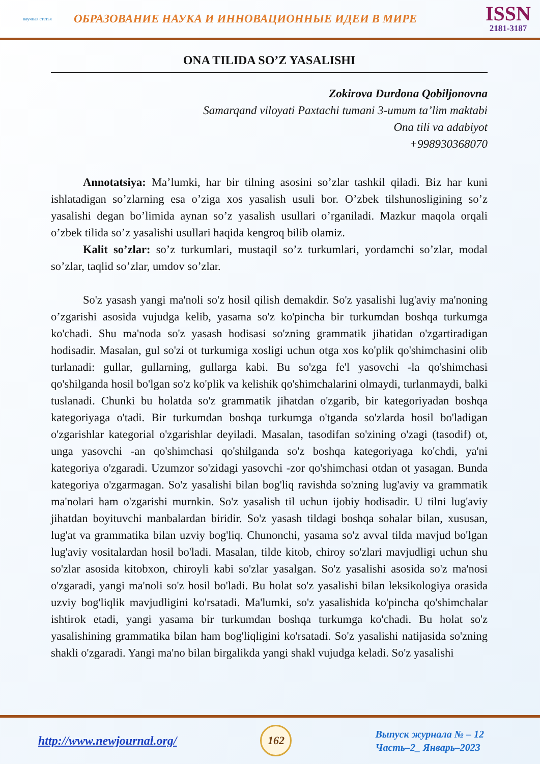научная статья
ОБРАЗОВАНИЕ НАУКА И ИННОВАЦИОННЫЕ ИДЕИ В МИРЕ
ISSN
2181-3187
ONA TILIDA SO’Z YASALISHI
Zokirova Durdona Qobiljonovna
Samarqand viloyati Paxtachi tumani 3-umum ta’lim maktabi
Ona tili va adabiyot
+998930368070
Annotatsiya: Ma’lumki, har bir tilning asosini so’zlar tashkil qiladi. Biz har kuni ishlatadigan so’zlarning esa o’ziga xos yasalish usuli bor. O’zbek tilshunosligining so’z yasalishi degan bo’limida aynan so’z yasalish usullari o’rganiladi. Mazkur maqola orqali o’zbek tilida so’z yasalishi usullari haqida kengroq bilib olamiz.
Kalit so’zlar: so’z turkumlari, mustaqil so’z turkumlari, yordamchi so’zlar, modal so’zlar, taqlid so’zlar, umdov so’zlar.
So'z yasash yangi ma'noli so'z hosil qilish demakdir. So'z yasalishi lug'aviy ma'noning o’zgarishi asosida vujudga kelib, yasama so'z ko'pincha bir turkumdan boshqa turkumga ko'chadi. Shu ma'noda so'z yasash hodisasi so'zning grammatik jihatidan o'zgartiradigan hodisadir. Masalan, gul so'zi ot turkumiga xosligi uchun otga xos ko'plik qo'shimchasini olib turlanadi: gullar, gullarning, gullarga kabi. Bu so'zga fe'l yasovchi -la qo'shimchasi qo'shilganda hosil bo'lgan so'z ko'plik va kelishik qo'shimchalarini olmaydi, turlanmaydi, balki tuslanadi. Chunki bu holatda so'z grammatik jihatdan o'zgarib, bir kategoriyadan boshqa kategoriyaga o'tadi. Bir turkumdan boshqa turkumga o'tganda so'zlarda hosil bo'ladigan o'zgarishlar kategorial o'zgarishlar deyiladi. Masalan, tasodifan so'zining o'zagi (tasodif) ot, unga yasovchi -an qo'shimchasi qo'shilganda so'z boshqa kategoriyaga ko'chdi, ya'ni kategoriya o'zgaradi. Uzumzor so'zidagi yasovchi -zor qo'shimchasi otdan ot yasagan. Bunda kategoriya o'zgarmagan. So'z yasalishi bilan bog'liq ravishda so'zning lug'aviy va grammatik ma'nolari ham o'zgarishi murnkin. So'z yasalish til uchun ijobiy hodisadir. U tilni lug'aviy jihatdan boyituvchi manbalardan biridir. So'z yasash tildagi boshqa sohalar bilan, xususan, lug'at va grammatika bilan uzviy bog'liq. Chunonchi, yasama so'z avval tilda mavjud bo'lgan lug'aviy vositalardan hosil bo'ladi. Masalan, tilde kitob, chiroy so'zlari mavjudligi uchun shu so'zlar asosida kitobxon, chiroyli kabi so'zlar yasalgan. So'z yasalishi asosida so'z ma'nosi o'zgaradi, yangi ma'noli so'z hosil bo'ladi. Bu holat so'z yasalishi bilan leksikologiya orasida uzviy bog'liqlik mavjudligini ko'rsatadi. Ma'lumki, so'z yasalishida ko'pincha qo'shimchalar ishtirok etadi, yangi yasama bir turkumdan boshqa turkumga ko'chadi. Bu holat so'z yasalishining grammatika bilan ham bog'liqligini ko'rsatadi. So'z yasalishi natijasida so'zning shakli o'zgaradi. Yangi ma'no bilan birgalikda yangi shakl vujudga keladi. So'z yasalishi
http://www.newjournal.org/
162
Выпуск журнала № – 12
Часть–2_ Январь–2023